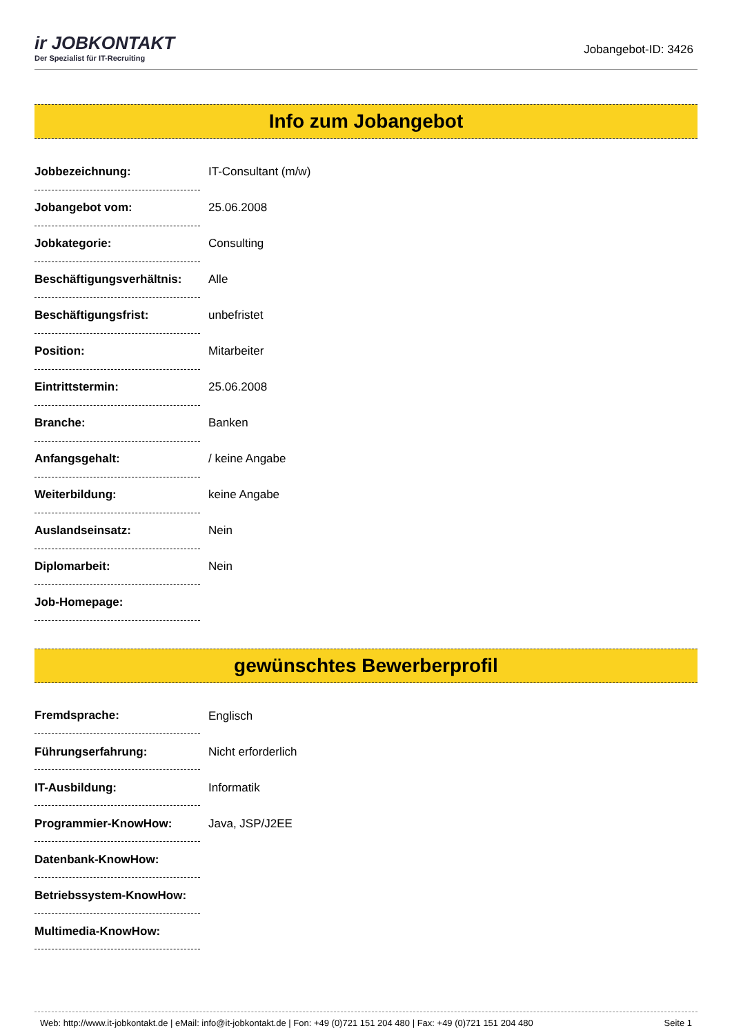ir JOBKONTAKT
Der Spezialist für IT-Recruiting
Jobangebot-ID: 3426
Info zum Jobangebot
| Jobbezeichnung: | IT-Consultant (m/w) |
| Jobangebot vom: | 25.06.2008 |
| Jobkategorie: | Consulting |
| Beschäftigungsverhältnis: | Alle |
| Beschäftigungsfrist: | unbefristet |
| Position: | Mitarbeiter |
| Eintrittstermin: | 25.06.2008 |
| Branche: | Banken |
| Anfangsgehalt: | / keine Angabe |
| Weiterbildung: | keine Angabe |
| Auslandseinsatz: | Nein |
| Diplomarbeit: | Nein |
| Job-Homepage: | |
gewünschtes Bewerberprofil
| Fremdsprache: | Englisch |
| Führungserfahrung: | Nicht erforderlich |
| IT-Ausbildung: | Informatik |
| Programmier-KnowHow: | Java, JSP/J2EE |
| Datenbank-KnowHow: | |
| Betriebssystem-KnowHow: | |
| Multimedia-KnowHow: | |
Web: http://www.it-jobkontakt.de | eMail: info@it-jobkontakt.de | Fon: +49 (0)721 151 204 480 | Fax: +49 (0)721 151 204 480 Seite 1